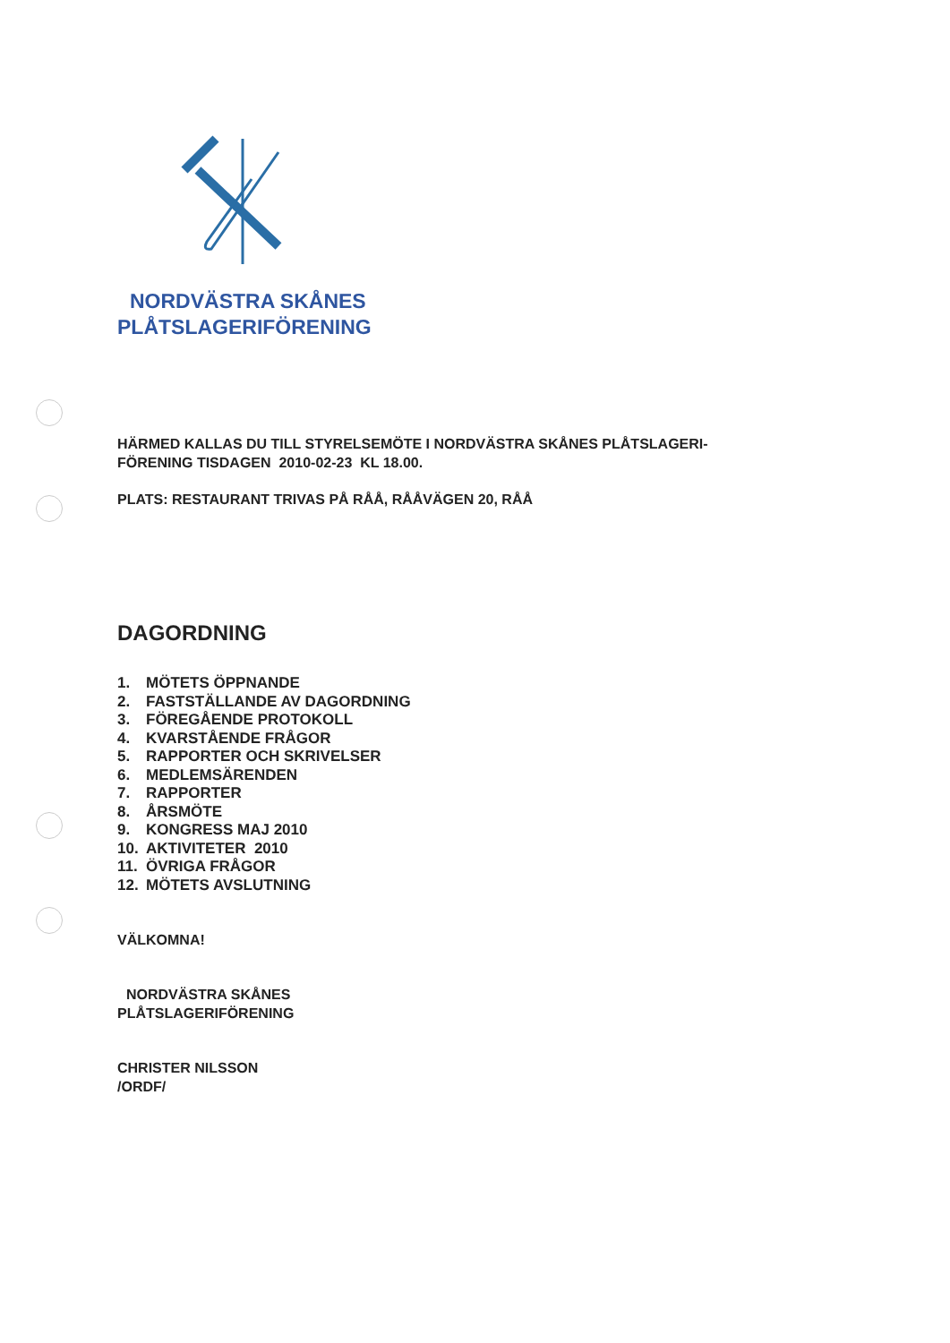NORDVÄSTRA SKÅNES
PLÅTSLAGERIFÖRENING
HÄRMED KALLAS DU TILL STYRELSEMÖTE I NORDVÄSTRA SKÅNES PLÅTSLAGERI-
FÖRENING TISDAGEN 2010-02-23 KL 18.00.
PLATS: RESTAURANT TRIVAS PÅ RÅÅ, RÅÅVÄGEN 20, RÅÅ
DAGORDNING
1. MÖTETS ÖPPNANDE
2. FASTSTÄLLANDE AV DAGORDNING
3. FÖREGÅENDE PROTOKOLL
4. KVARSTÅENDE FRÅGOR
5. RAPPORTER OCH SKRIVELSER
6. MEDLEMSÄRENDEN
7. RAPPORTER
8. ÅRSMÖTE
9. KONGRESS MAJ 2010
10. AKTIVITETER 2010
11. ÖVRIGA FRÅGOR
12. MÖTETS AVSLUTNING
VÄLKOMNA!
NORDVÄSTRA SKÅNES
PLÅTSLAGERIFÖRENING
CHRISTER NILSSON
/ORDF/